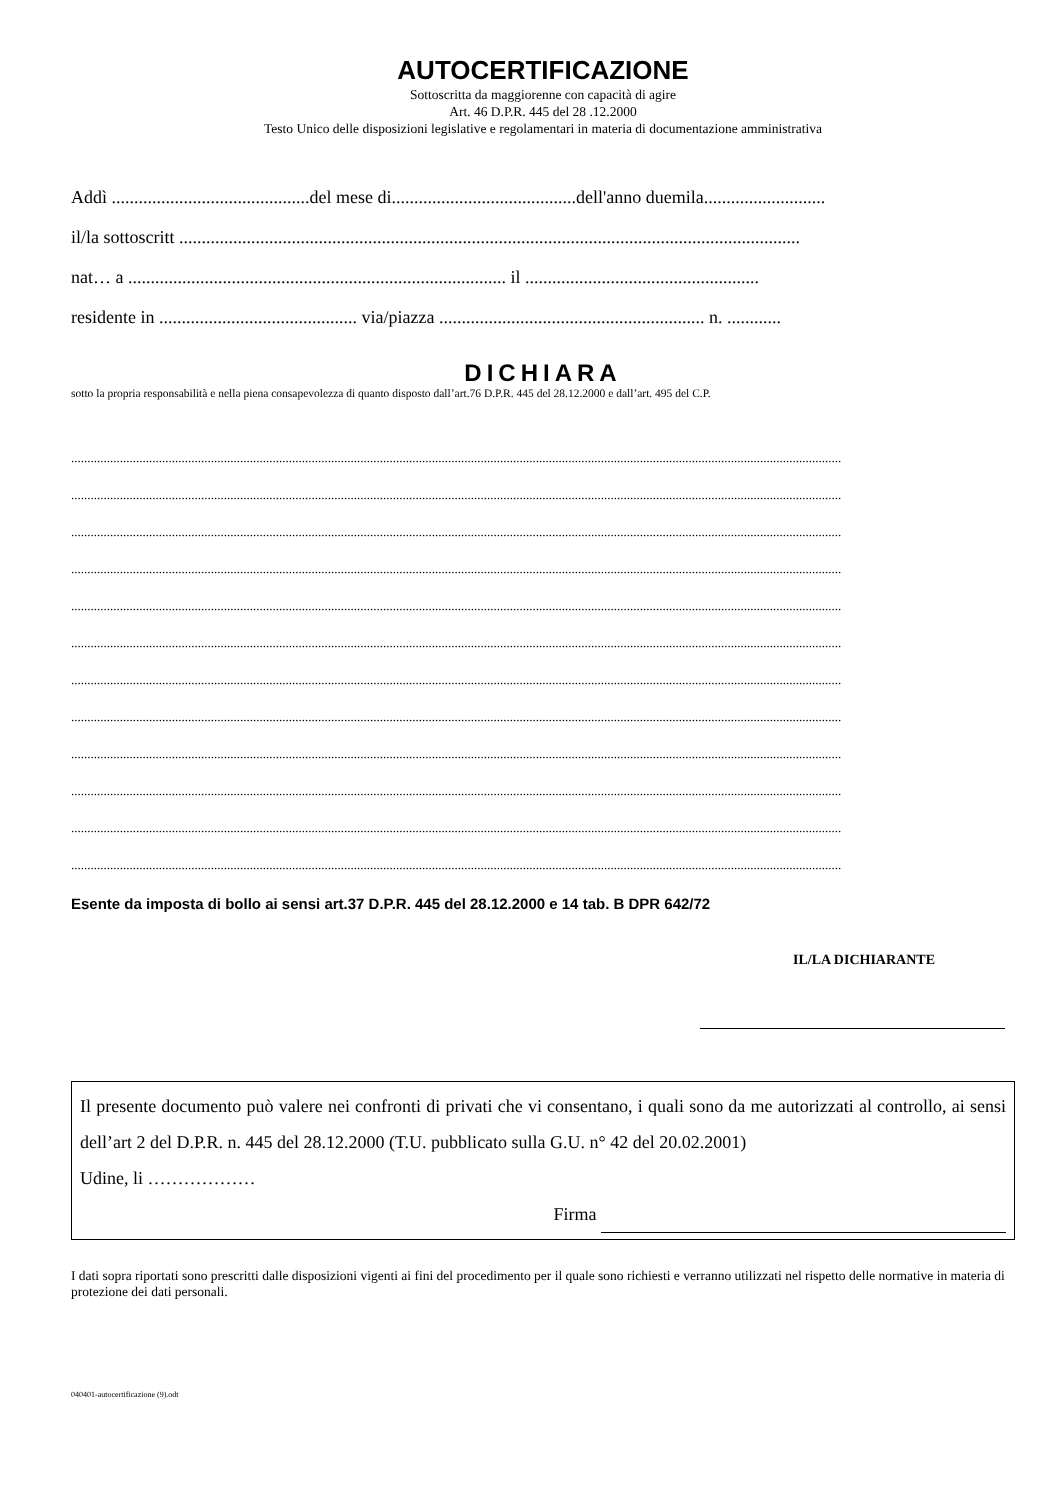AUTOCERTIFICAZIONE
Sottoscritta da maggiorenne con capacità di agire
Art. 46 D.P.R. 445 del 28 .12.2000
Testo Unico delle disposizioni legislative e regolamentari in materia di documentazione amministrativa
Addì ............................................del mese di.........................................dell'anno duemila...........................
il/la sottoscritt ..........................................................................................................................................
nat… a .................................................................................... il ....................................................
residente in ............................................ via/piazza ........................................................... n. ............
DICHIARA
sotto la propria responsabilità e nella piena consapevolezza di quanto disposto dall’art.76 D.P.R. 445 del 28.12.2000 e dall’art. 495 del C.P.
.............................................................................................................................................................................................................................................
.............................................................................................................................................................................................................................................
.............................................................................................................................................................................................................................................
.............................................................................................................................................................................................................................................
.............................................................................................................................................................................................................................................
.............................................................................................................................................................................................................................................
.............................................................................................................................................................................................................................................
.............................................................................................................................................................................................................................................
.............................................................................................................................................................................................................................................
.............................................................................................................................................................................................................................................
.............................................................................................................................................................................................................................................
.............................................................................................................................................................................................................................................
Esente da imposta di bollo ai sensi art.37 D.P.R. 445 del 28.12.2000 e 14 tab. B DPR 642/72
IL/LA DICHIARANTE
Il presente documento può valere nei confronti di privati che vi consentano, i quali sono da me autorizzati al controllo, ai sensi dell’art 2 del D.P.R. n. 445 del 28.12.2000 (T.U. pubblicato sulla G.U. n° 42 del 20.02.2001)
Udine, li ………………
Firma
I dati sopra riportati sono prescritti dalle disposizioni vigenti ai fini del procedimento per il quale sono richiesti e verranno utilizzati nel rispetto delle normative in materia di protezione dei dati personali.
040401-autocertificazione (9).odt